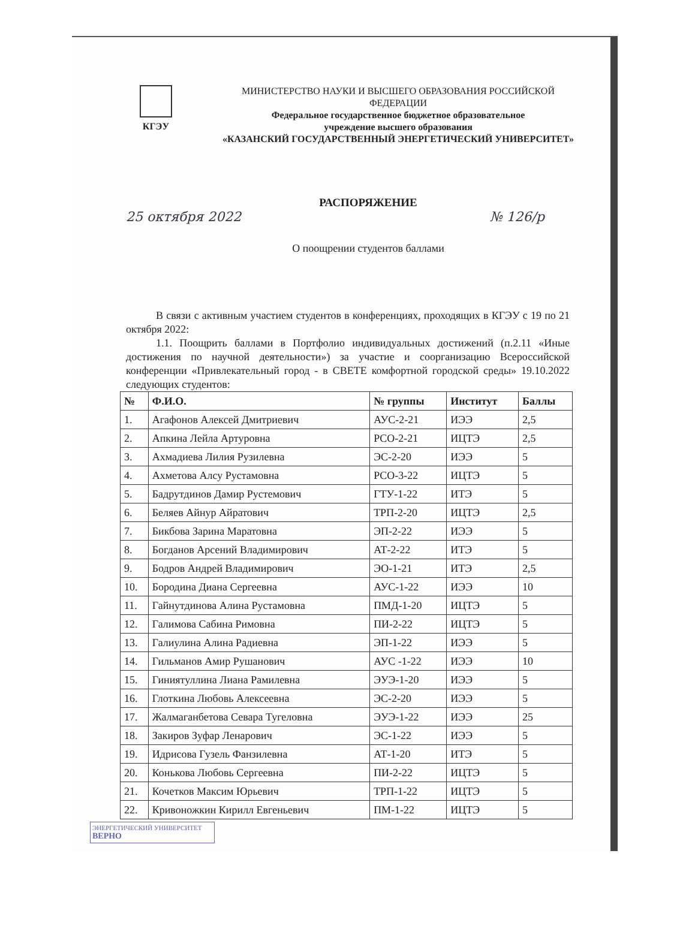КГЭУ
МИНИСТЕРСТВО НАУКИ И ВЫСШЕГО ОБРАЗОВАНИЯ РОССИЙСКОЙ
ФЕДЕРАЦИИ
Федеральное государственное бюджетное образовательное
учреждение высшего образования
«КАЗАНСКИЙ ГОСУДАРСТВЕННЫЙ ЭНЕРГЕТИЧЕСКИЙ УНИВЕРСИТЕТ»
РАСПОРЯЖЕНИЕ
25 октября 2022 № 126/р
О поощрении студентов баллами
В связи с активным участием студентов в конференциях, проходящих в КГЭУ с 19 по 21 октября 2022:
1.1. Поощрить баллами в Портфолио индивидуальных достижений (п.2.11 «Иные достижения по научной деятельности») за участие и соорганизацию Всероссийской конференции «Привлекательный город - в СВЕТЕ комфортной городской среды» 19.10.2022 следующих студентов:
| № | Ф.И.О. | № группы | Институт | Баллы |
| --- | --- | --- | --- | --- |
| 1. | Агафонов Алексей Дмитриевич | АУС-2-21 | ИЭЭ | 2,5 |
| 2. | Апкина Лейла Артуровна | РСО-2-21 | ИЦТЭ | 2,5 |
| 3. | Ахмадиева Лилия Рузилевна | ЭС-2-20 | ИЭЭ | 5 |
| 4. | Ахметова Алсу Рустамовна | РСО-3-22 | ИЦТЭ | 5 |
| 5. | Бадрутдинов Дамир Рустемович | ГТУ-1-22 | ИТЭ | 5 |
| 6. | Беляев Айнур Айратович | ТРП-2-20 | ИЦТЭ | 2,5 |
| 7. | Бикбова Зарина Маратовна | ЭП-2-22 | ИЭЭ | 5 |
| 8. | Богданов Арсений Владимирович | АТ-2-22 | ИТЭ | 5 |
| 9. | Бодров Андрей Владимирович | ЭО-1-21 | ИТЭ | 2,5 |
| 10. | Бородина Диана Сергеевна | АУС-1-22 | ИЭЭ | 10 |
| 11. | Гайнутдинова Алина Рустамовна | ПМД-1-20 | ИЦТЭ | 5 |
| 12. | Галимова Сабина Римовна | ПИ-2-22 | ИЦТЭ | 5 |
| 13. | Галиулина Алина Радиевна | ЭП-1-22 | ИЭЭ | 5 |
| 14. | Гильманов Амир Рушанович | АУС -1-22 | ИЭЭ | 10 |
| 15. | Гиниятуллина Лиана Рамилевна | ЭУЭ-1-20 | ИЭЭ | 5 |
| 16. | Глоткина Любовь Алексеевна | ЭС-2-20 | ИЭЭ | 5 |
| 17. | Жалмаганбетова Севара Тугеловна | ЭУЭ-1-22 | ИЭЭ | 25 |
| 18. | Закиров Зуфар Ленарович | ЭС-1-22 | ИЭЭ | 5 |
| 19. | Идрисова Гузель Фанзилевна | АТ-1-20 | ИТЭ | 5 |
| 20. | Конькова Любовь Сергеевна | ПИ-2-22 | ИЦТЭ | 5 |
| 21. | Кочетков Максим Юрьевич | ТРП-1-22 | ИЦТЭ | 5 |
| 22. | Кривоножкин Кирилл Евгеньевич | ПМ-1-22 | ИЦТЭ | 5 |
ЭНЕРГЕТИЧЕСКИЙ УНИВЕРСИТЕТ
ВЕРНО